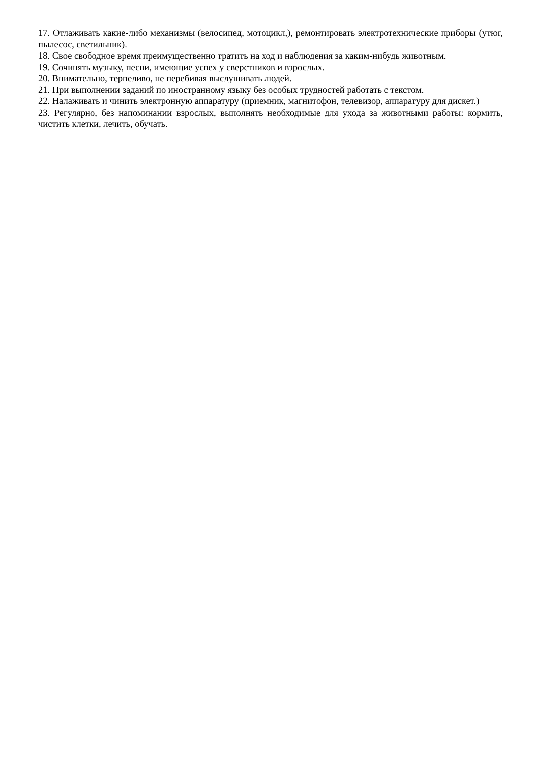17. Отлаживать какие-либо механизмы (велосипед, мотоцикл,), ремонтировать электротехнические приборы (утюг, пылесос, светильник).
18. Свое свободное время преимущественно тратить на ход и наблюдения за каким-нибудь животным.
19. Сочинять музыку, песни, имеющие успех у сверстников и взрослых.
20. Внимательно, терпеливо, не перебивая выслушивать людей.
21. При выполнении заданий по иностранному языку без особых трудностей работать с текстом.
22. Налаживать и чинить электронную аппаратуру (приемник, магнитофон, телевизор, аппаратуру для дискет.)
23. Регулярно, без напоминании взрослых, выполнять необходимые для ухода за животными работы: кормить, чистить клетки, лечить, обучать.